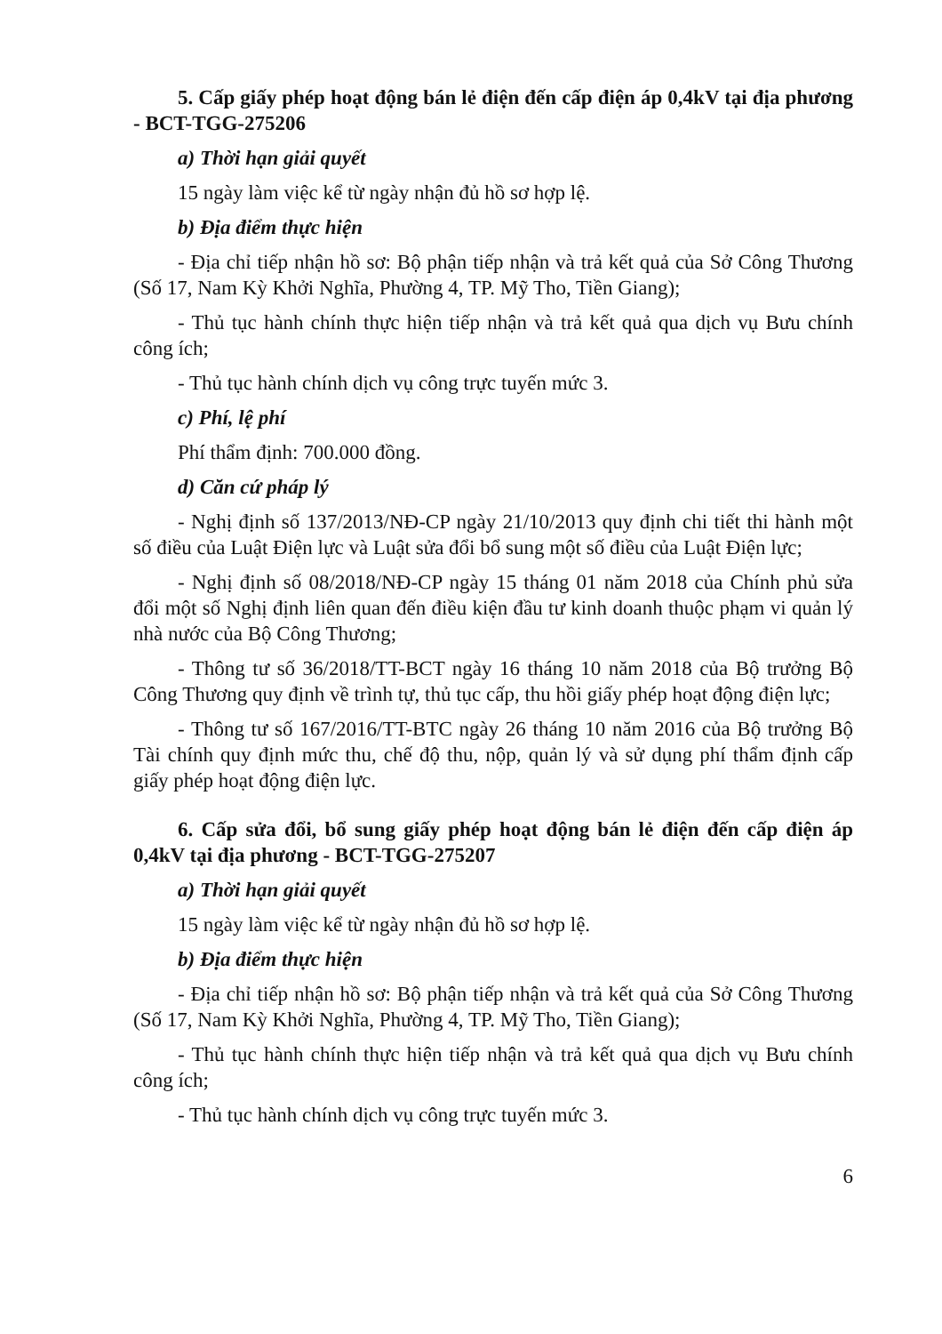5. Cấp giấy phép hoạt động bán lẻ điện đến cấp điện áp 0,4kV tại địa phương - BCT-TGG-275206
a) Thời hạn giải quyết
15 ngày làm việc kể từ ngày nhận đủ hồ sơ hợp lệ.
b) Địa điểm thực hiện
- Địa chỉ tiếp nhận hồ sơ: Bộ phận tiếp nhận và trả kết quả của Sở Công Thương (Số 17, Nam Kỳ Khởi Nghĩa, Phường 4, TP. Mỹ Tho, Tiền Giang);
- Thủ tục hành chính thực hiện tiếp nhận và trả kết quả qua dịch vụ Bưu chính công ích;
- Thủ tục hành chính dịch vụ công trực tuyến mức 3.
c) Phí, lệ phí
Phí thẩm định: 700.000 đồng.
d) Căn cứ pháp lý
- Nghị định số 137/2013/NĐ-CP ngày 21/10/2013 quy định chi tiết thi hành một số điều của Luật Điện lực và Luật sửa đổi bổ sung một số điều của Luật Điện lực;
- Nghị định số 08/2018/NĐ-CP ngày 15 tháng 01 năm 2018 của Chính phủ sửa đổi một số Nghị định liên quan đến điều kiện đầu tư kinh doanh thuộc phạm vi quản lý nhà nước của Bộ Công Thương;
- Thông tư số 36/2018/TT-BCT ngày 16 tháng 10 năm 2018 của Bộ trưởng Bộ Công Thương quy định về trình tự, thủ tục cấp, thu hồi giấy phép hoạt động điện lực;
- Thông tư số 167/2016/TT-BTC ngày 26 tháng 10 năm 2016 của Bộ trưởng Bộ Tài chính quy định mức thu, chế độ thu, nộp, quản lý và sử dụng phí thẩm định cấp giấy phép hoạt động điện lực.
6. Cấp sửa đổi, bổ sung giấy phép hoạt động bán lẻ điện đến cấp điện áp 0,4kV tại địa phương - BCT-TGG-275207
a) Thời hạn giải quyết
15 ngày làm việc kể từ ngày nhận đủ hồ sơ hợp lệ.
b) Địa điểm thực hiện
- Địa chỉ tiếp nhận hồ sơ: Bộ phận tiếp nhận và trả kết quả của Sở Công Thương (Số 17, Nam Kỳ Khởi Nghĩa, Phường 4, TP. Mỹ Tho, Tiền Giang);
- Thủ tục hành chính thực hiện tiếp nhận và trả kết quả qua dịch vụ Bưu chính công ích;
- Thủ tục hành chính dịch vụ công trực tuyến mức 3.
6